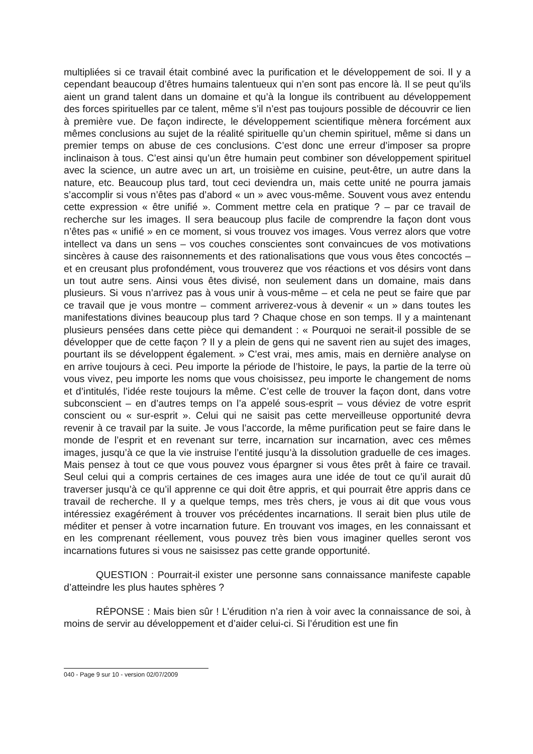multipliées si ce travail était combiné avec la purification et le développement de soi. Il y a cependant beaucoup d’êtres humains talentueux qui n’en sont pas encore là. Il se peut qu’ils aient un grand talent dans un domaine et qu’à la longue ils contribuent au développement des forces spirituelles par ce talent, même s’il n’est pas toujours possible de découvrir ce lien à première vue. De façon indirecte, le développement scientifique mènera forcément aux mêmes conclusions au sujet de la réalité spirituelle qu’un chemin spirituel, même si dans un premier temps on abuse de ces conclusions. C’est donc une erreur d’imposer sa propre inclinaison à tous. C’est ainsi qu’un être humain peut combiner son développement spirituel avec la science, un autre avec un art, un troisième en cuisine, peut-être, un autre dans la nature, etc. Beaucoup plus tard, tout ceci deviendra un, mais cette unité ne pourra jamais s’accomplir si vous n’êtes pas d’abord « un » avec vous-même. Souvent vous avez entendu cette expression « être unifié ». Comment mettre cela en pratique ? – par ce travail de recherche sur les images. Il sera beaucoup plus facile de comprendre la façon dont vous n’êtes pas « unifié » en ce moment, si vous trouvez vos images. Vous verrez alors que votre intellect va dans un sens – vos couches conscientes sont convaincues de vos motivations sincères à cause des raisonnements et des rationalisations que vous vous êtes concoctés – et en creusant plus profondément, vous trouverez que vos réactions et vos désirs vont dans un tout autre sens. Ainsi vous êtes divisé, non seulement dans un domaine, mais dans plusieurs. Si vous n’arrivez pas à vous unir à vous-même – et cela ne peut se faire que par ce travail que je vous montre – comment arriverez-vous à devenir « un » dans toutes les manifestations divines beaucoup plus tard ? Chaque chose en son temps. Il y a maintenant plusieurs pensées dans cette pièce qui demandent : « Pourquoi ne serait-il possible de se développer que de cette façon ? Il y a plein de gens qui ne savent rien au sujet des images, pourtant ils se développent également. » C’est vrai, mes amis, mais en dernière analyse on en arrive toujours à ceci. Peu importe la période de l’histoire, le pays, la partie de la terre où vous vivez, peu importe les noms que vous choisissez, peu importe le changement de noms et d’intitulés, l’idée reste toujours la même. C’est celle de trouver la façon dont, dans votre subconscient – en d’autres temps on l’a appelé sous-esprit – vous déviez de votre esprit conscient ou « sur-esprit ». Celui qui ne saisit pas cette merveilleuse opportunité devra revenir à ce travail par la suite. Je vous l’accorde, la même purification peut se faire dans le monde de l’esprit et en revenant sur terre, incarnation sur incarnation, avec ces mêmes images, jusqu’à ce que la vie instruise l’entité jusqu’à la dissolution graduelle de ces images. Mais pensez à tout ce que vous pouvez vous épargner si vous êtes prêt à faire ce travail. Seul celui qui a compris certaines de ces images aura une idée de tout ce qu’il aurait dû traverser jusqu’à ce qu’il apprenne ce qui doit être appris, et qui pourrait être appris dans ce travail de recherche. Il y a quelque temps, mes très chers, je vous ai dit que vous vous intéressiez exagérément à trouver vos précédentes incarnations. Il serait bien plus utile de méditer et penser à votre incarnation future. En trouvant vos images, en les connaissant et en les comprenant réellement, vous pouvez très bien vous imaginer quelles seront vos incarnations futures si vous ne saisissez pas cette grande opportunité.
QUESTION : Pourrait-il exister une personne sans connaissance manifeste capable d’atteindre les plus hautes sphères ?
RÉPONSE : Mais bien sûr ! L’érudition n’a rien à voir avec la connaissance de soi, à moins de servir au développement et d’aider celui-ci. Si l’érudition est une fin
040 - Page 9 sur 10 - version 02/07/2009